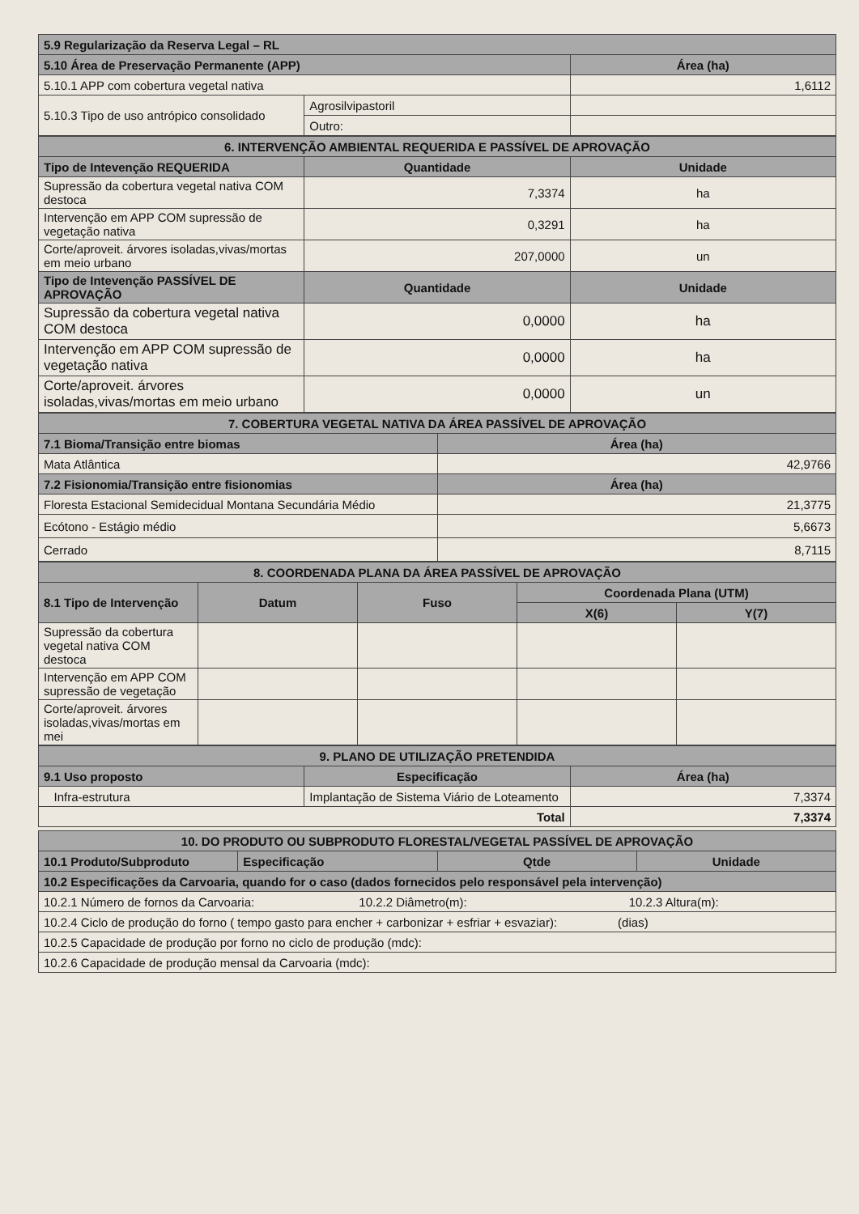| 5.9 Regularização da Reserva Legal – RL | | |
| --- | --- | --- |
| 5.10 Área de Preservação Permanente (APP) | | Área (ha) |
| 5.10.1 APP com cobertura vegetal nativa | | 1,6112 |
| 5.10.3 Tipo de uso antrópico consolidado | Agrosilvipastoril | |
| | Outro: | |
| 6. INTERVENÇÃO AMBIENTAL REQUERIDA E PASSÍVEL DE APROVAÇÃO | | |
| --- | --- | --- |
| Tipo de Intevenção REQUERIDA | Quantidade | Unidade |
| Supressão da cobertura vegetal nativa COM destoca | 7,3374 | ha |
| Intervenção em APP COM supressão de vegetação nativa | 0,3291 | ha |
| Corte/aproveit. árvores isoladas,vivas/mortas em meio urbano | 207,0000 | un |
| Tipo de Intevenção PASSÍVEL DE APROVAÇÃO | Quantidade | Unidade |
| Supressão da cobertura vegetal nativa COM destoca | 0,0000 | ha |
| Intervenção em APP COM supressão de vegetação nativa | 0,0000 | ha |
| Corte/aproveit. árvores isoladas,vivas/mortas em meio urbano | 0,0000 | un |
| 7. COBERTURA VEGETAL NATIVA DA ÁREA PASSÍVEL DE APROVAÇÃO | |
| --- | --- |
| 7.1 Bioma/Transição entre biomas | Área (ha) |
| Mata Atlântica | 42,9766 |
| 7.2 Fisionomia/Transição entre fisionomias | Área (ha) |
| Floresta Estacional Semidecidual Montana Secundária Médio | 21,3775 |
| Ecótono - Estágio médio | 5,6673 |
| Cerrado | 8,7115 |
| 8. COORDENADA PLANA DA ÁREA PASSÍVEL DE APROVAÇÃO | | | | |
| --- | --- | --- | --- | --- |
| 8.1 Tipo de Intervenção | Datum | Fuso | Coordenada Plana (UTM) | |
| | | | X(6) | Y(7) |
| Supressão da cobertura vegetal nativa COM destoca | | | | |
| Intervenção em APP COM supressão de vegetação | | | | |
| Corte/aproveit. árvores isoladas,vivas/mortas em mei | | | | |
| 9. PLANO DE UTILIZAÇÃO PRETENDIDA | | |
| --- | --- | --- |
| 9.1 Uso proposto | Especificação | Área (ha) |
| Infra-estrutura | Implantação de Sistema Viário de Loteamento | 7,3374 |
| Total | | 7,3374 |
| 10. DO PRODUTO OU SUBPRODUTO FLORESTAL/VEGETAL PASSÍVEL DE APROVAÇÃO | | | |
| --- | --- | --- | --- |
| 10.1 Produto/Subproduto | Especificação | Qtde | Unidade |
| 10.2 Especificações da Carvoaria, quando for o caso (dados fornecidos pelo responsável pela intervenção) | | | |
| 10.2.1 Número de fornos da Carvoaria: 10.2.2 Diâmetro(m): 10.2.3 Altura(m): | | | |
| 10.2.4 Ciclo de produção do forno ( tempo gasto para encher + carbonizar + esfriar + esvaziar): (dias) | | | |
| 10.2.5 Capacidade de produção por forno no ciclo de produção (mdc): | | | |
| 10.2.6 Capacidade de produção mensal da Carvoaria (mdc): | | | |